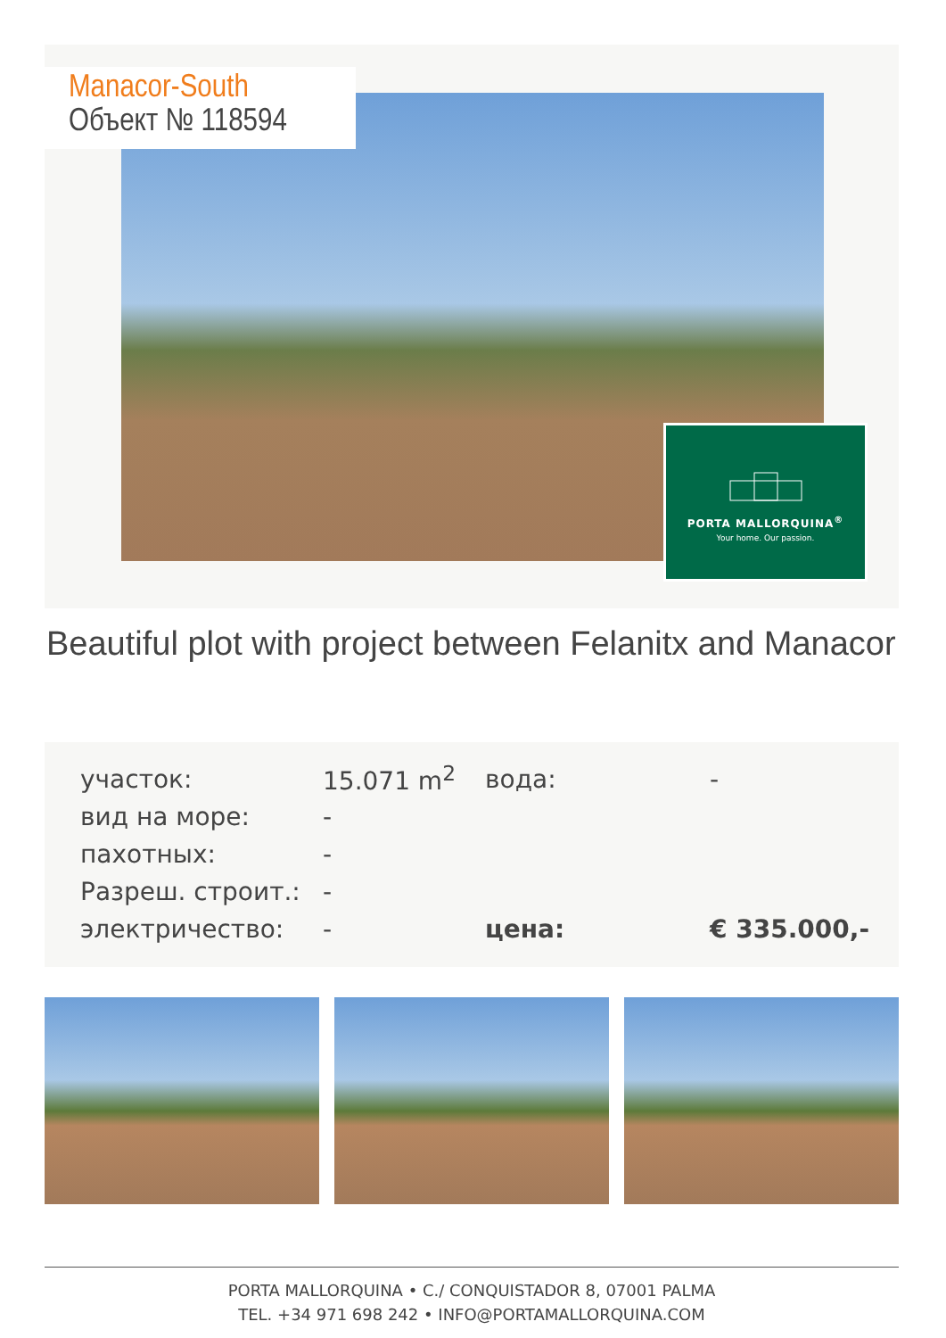Manacor-South
Объект № 118594
PORTA MALLORQUINA<sup>®</sup>
Your home. Our passion.
Beautiful plot with project between Felanitx and Manacor
| участок: | 15.071 m<sup>2</sup> | вода: | - |
| вид на море: | - | | |
| пахотных: | - | | |
| Разреш. строит.: | - | | |
| электричество: | - | цена: | € 335.000,- |
PORTA MALLORQUINA • C./ CONQUISTADOR 8, 07001 PALMA
TEL. +34 971 698 242 • INFO@PORTAMALLORQUINA.COM